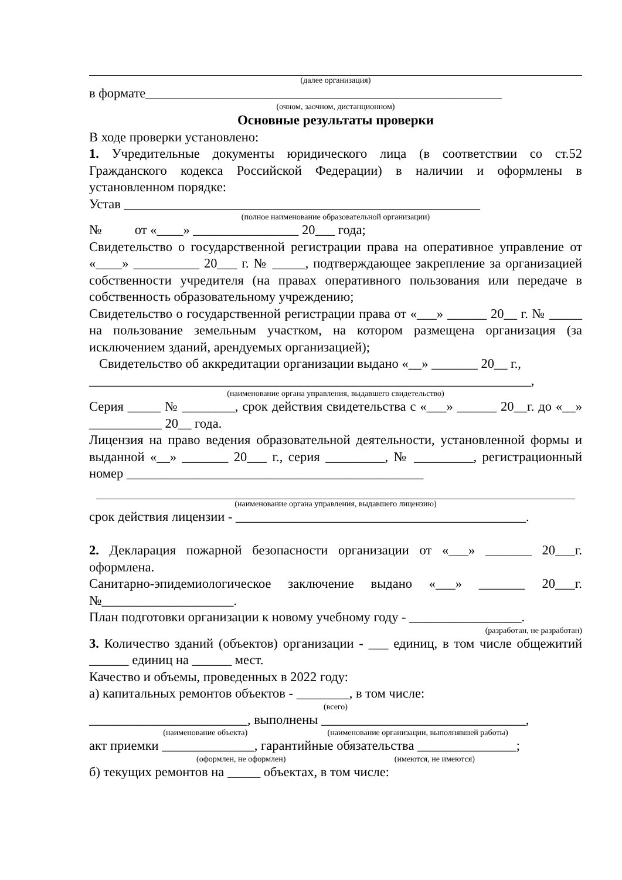(далее организация)
в формате______________________________________________________
(очном, заочном, дистанционном)
Основные результаты проверки
В ходе проверки установлено:
1. Учредительные документы юридического лица (в соответствии со ст.52 Гражданского кодекса Российской Федерации) в наличии и оформлены в установленном порядке:
Устав ______________________________________________________
(полное наименование образовательной организации)
№ от «____» ________________ 20___ года;
Свидетельство о государственной регистрации права на оперативное управление от «____» __________ 20___ г. № _____, подтверждающее закрепление за организацией собственности учредителя (на правах оперативного пользования или передаче в собственность образовательному учреждению;
Свидетельство о государственной регистрации права от «___» ______ 20__ г. № _____ на пользование земельным участком, на котором размещена организация (за исключением зданий, арендуемых организацией);
Свидетельство об аккредитации организации выдано «__» _______ 20__ г.,
___________________________________________________________________,
(наименование органа управления, выдавшего свидетельство)
Серия _____ № ________, срок действия свидетельства с «___» ______ 20__г. до «__» ___________ 20__ года.
Лицензия на право ведения образовательной деятельности, установленной формы и выданной «__» _______ 20___ г., серия _________, № _________, регистрационный номер _____________________________________________
(наименование органа управления, выдавшего лицензию)
срок действия лицензии - ____________________________________________.
2. Декларация пожарной безопасности организации от «___» _______ 20___г. оформлена.
Санитарно-эпидемиологическое заключение выдано «___» _______ 20___г. №____________________.
План подготовки организации к новому учебному году - _________________.
(разработан, не разработан)
3. Количество зданий (объектов) организации - ___ единиц, в том числе общежитий ______ единиц на ______ мест.
Качество и объемы, проведенных в 2022 году:
а) капитальных ремонтов объектов - ________, в том числе:
(всего)
________________________, выполнены _______________________________,
(наименование объекта) (наименование организации, выполнявшей работы)
акт приемки ______________, гарантийные обязательства _______________;
(оформлен, не оформлен) (имеются, не имеются)
б) текущих ремонтов на _____ объектах, в том числе: